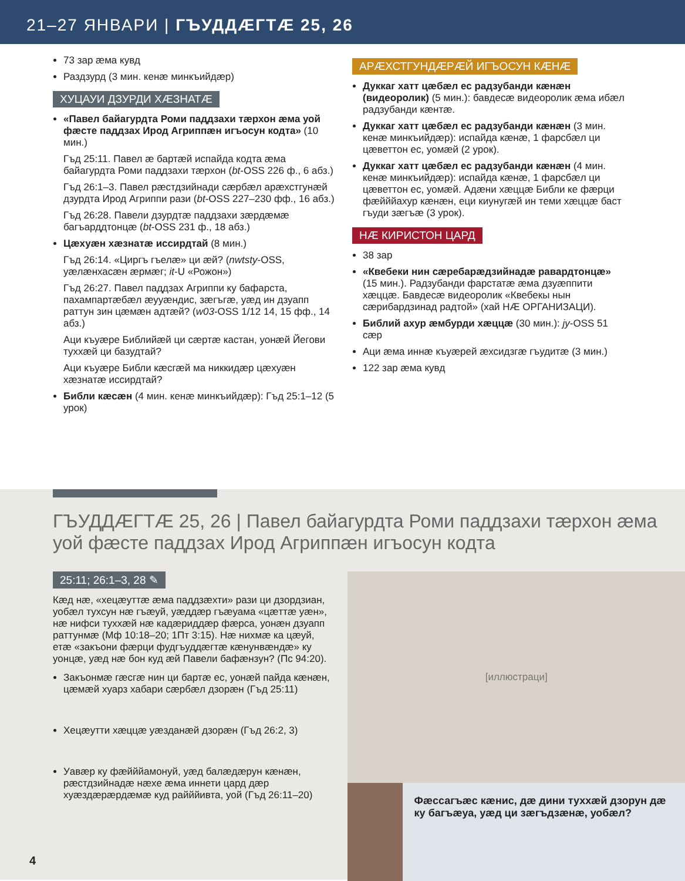21–27 ЯНВАРИ | ГЪУДДÆГТÆ 25, 26
73 зар æма кувд
Раздзурд (3 мин. кенæ минкъийдæр)
ХУЦАУИ ДЗУРДИ ХÆЗНАТÆ
«Павел байагурдта Роми паддзахи тæрхон æма уой фæсте паддзах Ирод Агриппæн игъосун кодта» (10 мин.)
Гъд 25:11. Павел æ бартæй испайда кодта æма байагурдта Роми паддзахи тæрхон (bt-OSS 226 ф., 6 абз.)
Гъд 26:1–3. Павел рæстдзийнади сæрбæл арæхстгунæй дзурдта Ирод Агриппи рази (bt-OSS 227–230 фф., 16 абз.)
Гъд 26:28. Павели дзурдтæ паддзахи зæрдæмæ багъарддтонцæ (bt-OSS 231 ф., 18 абз.)
Цæхуæн хæзнатæ иссирдтай (8 мин.)
Гъд 26:14. «Циргъ гъелæ» ци æй? (nwtsty-OSS, уæлæнхасæн æрмæг; it-U «Рожон»)
Гъд 26:27. Павел паддзах Агриппи ку бафарста, пахампартæбæл æууæндис, зæгъгæ, уæд ин дзуапп раттун зин цæмæн адтæй? (w03-OSS 1/12 14, 15 фф., 14 абз.)
Аци къуæре Библийæй ци сæртæ кастан, уонæй Йегови туххæй ци базудтай?
Аци къуæре Библи кæсгæй ма никкидæр цæхуæн хæзнатæ иссирдтай?
Библи кæсæн (4 мин. кенæ минкъийдæр): Гъд 25:1–12 (5 урок)
АРÆХСТГУНДÆРÆЙ ИГЪОСУН КÆНÆ
Дуккаг хатт цæбæл ес радзубанди кæнæн (видеоролик) (5 мин.): бавдесæ видеоролик æма ибæл радзубанди кæнтæ.
Дуккаг хатт цæбæл ес радзубанди кæнæн (3 мин. кенæ минкъийдæр): испайда кæнæ, 1 фарсбæл ци цæветтон ес, уомæй (2 урок).
Дуккаг хатт цæбæл ес радзубанди кæнæн (4 мин. кенæ минкъийдæр): испайда кæнæ, 1 фарсбæл ци цæветтон ес, уомæй. Адæни хæццæ Библи ке фæрци фæйййахур кæнæн, еци киунугæй ин теми хæццæ баст гъуди зæгъæ (3 урок).
НÆ КИРИСТОН ЦАРД
38 зар
«Квебеки нин сæребарæдзийнадæ равардтонцæ» (15 мин.). Радзубанди фарстатæ æма дзуæппити хæццæ. Бавдесæ видеоролик «Квебекы нын сæрибардзинад радтой» (хай НÆ ОРГАНИЗАЦИ).
Библий ахур æмбурди хæццæ (30 мин.): jy-OSS 51 сæр
Аци æма иннæ къуæрей æхсидзгæ гъудитæ (3 мин.)
122 зар æма кувд
ГЪУДДÆГТÆ 25, 26 | Павел байагурдта Роми паддзахи тæрхон æма уой фæсте паддзах Ирод Агриппæн игъосун кодта
25:11; 26:1–3, 28 ✎
Кæд нæ, «хецæуттæ æма паддзæхти» рази ци дзордзиан, уобæл тухсун нæ гъæуй, уæддæр гъæуама «цæттæ уæн», нæ нифси туххæй нæ кадæриддæр фæрса, уонæн дзуапп раттунмæ (Мф 10:18–20; 1Пт 3:15). Нæ нихмæ ка цæуй, етæ «закъони фæрци фудгъуддæгтæ кæнунвæндæ» ку уонцæ, уæд нæ бон куд æй Павели бафæнзун? (Пс 94:20).
Закъонмæ гæсгæ нин ци бартæ ес, уонæй пайда кæнæн, цæмæй хуарз хабари сæрбæл дзорæн (Гъд 25:11)
Хецæутти хæццæ уæзданæй дзорæн (Гъд 26:2, 3)
Уавæр ку фæйййамонуй, уæд балæдæрун кæнæн, рæстдзийнадæ нæхе æма иннети цард дæр хуæздæрæрдæмæ куд райййивта, уой (Гъд 26:11–20)
4
[иллюстраци]
Фæссагъæс кæнис, дæ дини туххæй дзорун дæ ку багъæуа, уæд ци зæгъдзæнæ, уобæл?